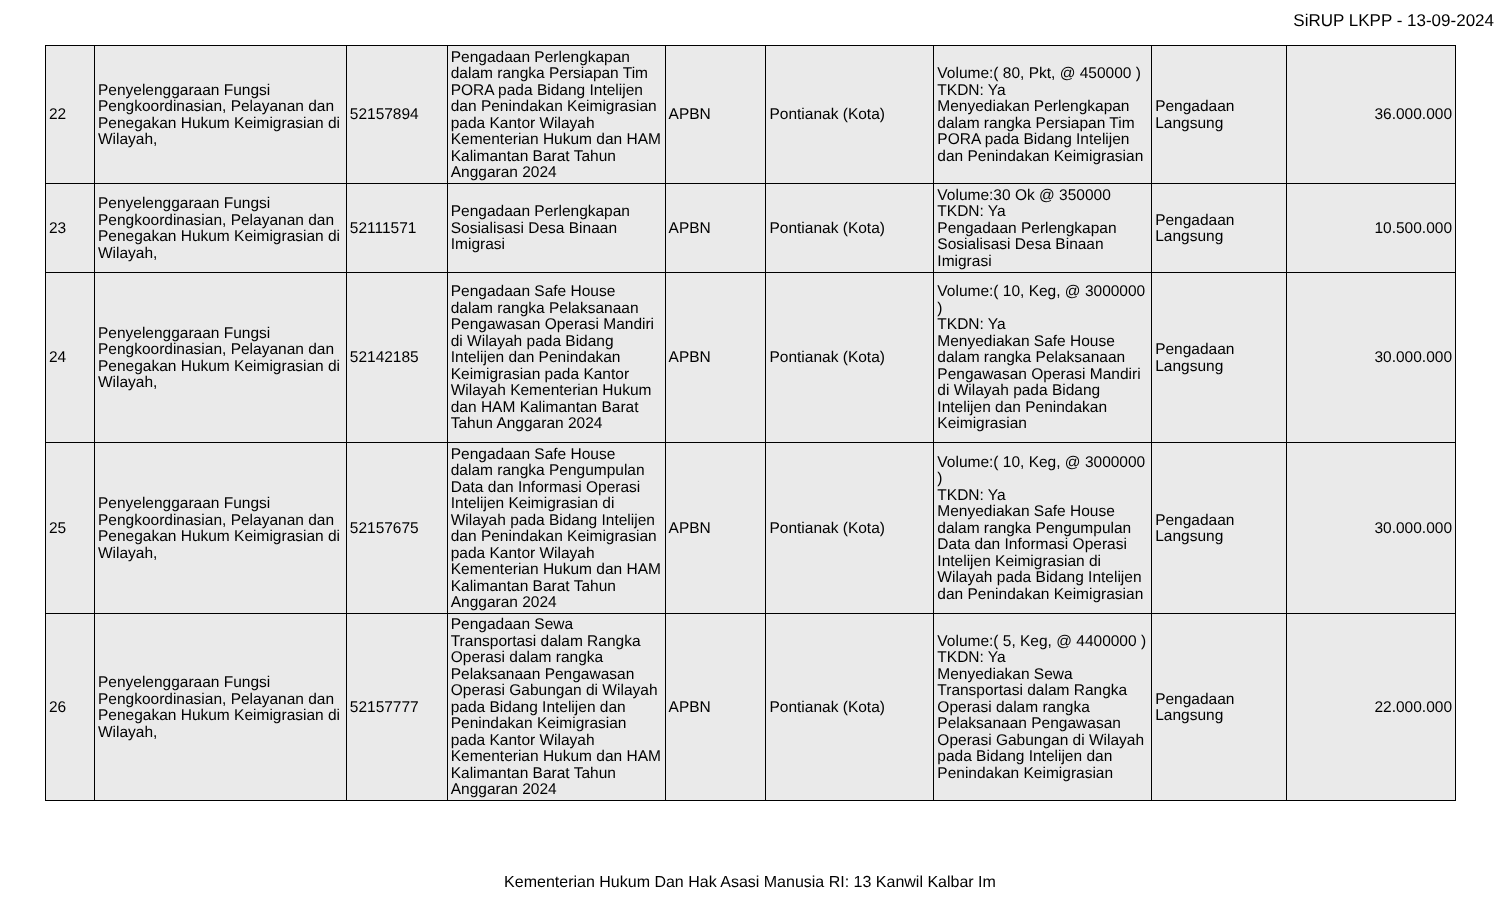SiRUP LKPP - 13-09-2024
| 22 | Penyelenggaraan Fungsi Pengkoordinasian, Pelayanan dan Penegakan Hukum Keimigrasian di Wilayah, | 52157894 | Pengadaan Perlengkapan dalam rangka Persiapan Tim PORA pada Bidang Intelijen dan Penindakan Keimigrasian pada Kantor Wilayah Kementerian Hukum dan HAM Kalimantan Barat Tahun Anggaran 2024 | APBN | Pontianak (Kota) | Volume:( 80, Pkt, @ 450000 ) TKDN: Ya Menyediakan Perlengkapan dalam rangka Persiapan Tim PORA pada Bidang Intelijen dan Penindakan Keimigrasian | Pengadaan Langsung | 36.000.000 |
| 23 | Penyelenggaraan Fungsi Pengkoordinasian, Pelayanan dan Penegakan Hukum Keimigrasian di Wilayah, | 52111571 | Pengadaan Perlengkapan Sosialisasi Desa Binaan Imigrasi | APBN | Pontianak (Kota) | Volume:30 Ok @ 350000 TKDN: Ya Pengadaan Perlengkapan Sosialisasi Desa Binaan Imigrasi | Pengadaan Langsung | 10.500.000 |
| 24 | Penyelenggaraan Fungsi Pengkoordinasian, Pelayanan dan Penegakan Hukum Keimigrasian di Wilayah, | 52142185 | Pengadaan Safe House dalam rangka Pelaksanaan Pengawasan Operasi Mandiri di Wilayah pada Bidang Intelijen dan Penindakan Keimigrasian pada Kantor Wilayah Kementerian Hukum dan HAM Kalimantan Barat Tahun Anggaran 2024 | APBN | Pontianak (Kota) | Volume:( 10, Keg, @ 3000000 ) TKDN: Ya Menyediakan Safe House dalam rangka Pelaksanaan Pengawasan Operasi Mandiri di Wilayah pada Bidang Intelijen dan Penindakan Keimigrasian | Pengadaan Langsung | 30.000.000 |
| 25 | Penyelenggaraan Fungsi Pengkoordinasian, Pelayanan dan Penegakan Hukum Keimigrasian di Wilayah, | 52157675 | Pengadaan Safe House dalam rangka Pengumpulan Data dan Informasi Operasi Intelijen Keimigrasian di Wilayah pada Bidang Intelijen dan Penindakan Keimigrasian pada Kantor Wilayah Kementerian Hukum dan HAM Kalimantan Barat Tahun Anggaran 2024 | APBN | Pontianak (Kota) | Volume:( 10, Keg, @ 3000000 ) TKDN: Ya Menyediakan Safe House dalam rangka Pengumpulan Data dan Informasi Operasi Intelijen Keimigrasian di Wilayah pada Bidang Intelijen dan Penindakan Keimigrasian | Pengadaan Langsung | 30.000.000 |
| 26 | Penyelenggaraan Fungsi Pengkoordinasian, Pelayanan dan Penegakan Hukum Keimigrasian di Wilayah, | 52157777 | Pengadaan Sewa Transportasi dalam Rangka Operasi dalam rangka Pelaksanaan Pengawasan Operasi Gabungan di Wilayah pada Bidang Intelijen dan Penindakan Keimigrasian pada Kantor Wilayah Kementerian Hukum dan HAM Kalimantan Barat Tahun Anggaran 2024 | APBN | Pontianak (Kota) | Volume:( 5, Keg, @ 4400000 ) TKDN: Ya Menyediakan Sewa Transportasi dalam Rangka Operasi dalam rangka Pelaksanaan Pengawasan Operasi Gabungan di Wilayah pada Bidang Intelijen dan Penindakan Keimigrasian | Pengadaan Langsung | 22.000.000 |
Kementerian Hukum Dan Hak Asasi Manusia RI: 13 Kanwil Kalbar Im